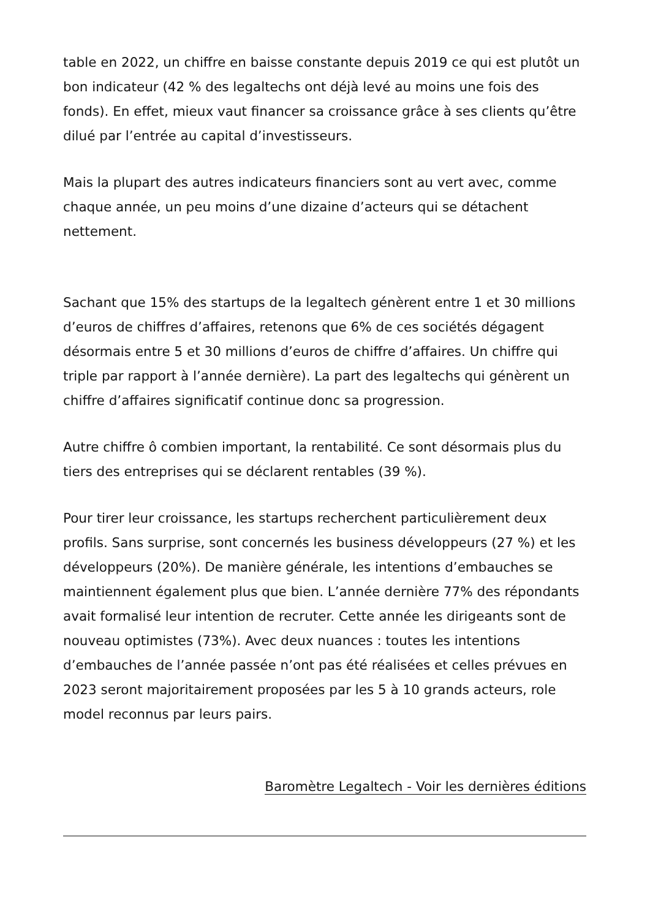table en 2022, un chiffre en baisse constante depuis 2019 ce qui est plutôt un bon indicateur (42 % des legaltechs ont déjà levé au moins une fois des fonds). En effet, mieux vaut financer sa croissance grâce à ses clients qu’être dilué par l’entrée au capital d’investisseurs.
Mais la plupart des autres indicateurs financiers sont au vert avec, comme chaque année, un peu moins d’une dizaine d’acteurs qui se détachent nettement.
Sachant que 15% des startups de la legaltech génèrent entre 1 et 30 millions d’euros de chiffres d’affaires, retenons que 6% de ces sociétés dégagent désormais entre 5 et 30 millions d’euros de chiffre d’affaires. Un chiffre qui triple par rapport à l’année dernière). La part des legaltechs qui génèrent un chiffre d’affaires significatif continue donc sa progression.
Autre chiffre ô combien important, la rentabilité. Ce sont désormais plus du tiers des entreprises qui se déclarent rentables (39 %).
Pour tirer leur croissance, les startups recherchent particulièrement deux profils. Sans surprise, sont concernés les business développeurs (27 %) et les développeurs (20%). De manière générale, les intentions d’embauches se maintiennent également plus que bien. L’année dernière 77% des répondants avait formalisé leur intention de recruter. Cette année les dirigeants sont de nouveau optimistes (73%). Avec deux nuances : toutes les intentions d’embauches de l’année passée n’ont pas été réalisées et celles prévues en 2023 seront majoritairement proposées par les 5 à 10 grands acteurs, role model reconnus par leurs pairs.
Baromètre Legaltech - Voir les dernières éditions